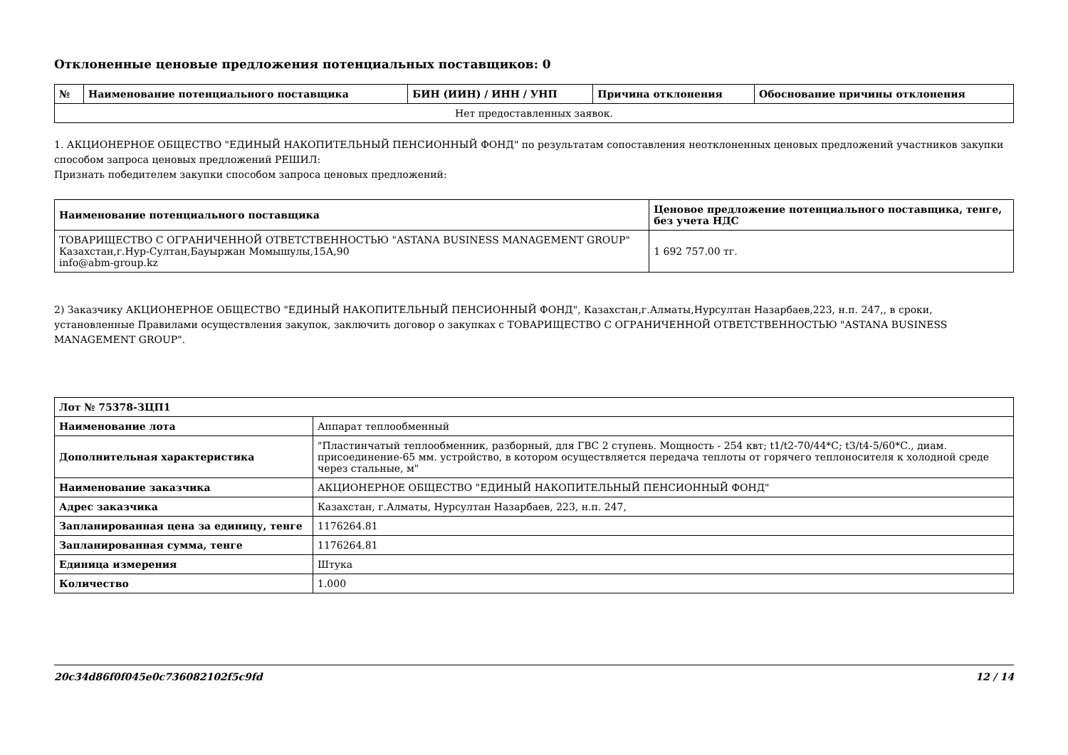Отклоненные ценовые предложения потенциальных поставщиков: 0
| № | Наименование потенциального поставщика | БИН (ИИН) / ИНН / УНП | Причина отклонения | Обоснование причины отклонения |
| --- | --- | --- | --- | --- |
| Нет предоставленных заявок. | | | | |
1. АКЦИОНЕРНОЕ ОБЩЕСТВО "ЕДИНЫЙ НАКОПИТЕЛЬНЫЙ ПЕНСИОННЫЙ ФОНД" по результатам сопоставления неотклоненных ценовых предложений участников закупки способом запроса ценовых предложений РЕШИЛ:
Признать победителем закупки способом запроса ценовых предложений:
| Наименование потенциального поставщика | Ценовое предложение потенциального поставщика, тенге, без учета НДС |
| --- | --- |
| ТОВАРИЩЕСТВО С ОГРАНИЧЕННОЙ ОТВЕТСТВЕННОСТЬЮ "ASTANA BUSINESS MANAGEMENT GROUP" Казахстан,г.Нур-Султан,Бауыржан Момышулы,15А,90 info@abm-group.kz | 1 692 757.00 тг. |
2) Заказчику АКЦИОНЕРНОЕ ОБЩЕСТВО "ЕДИНЫЙ НАКОПИТЕЛЬНЫЙ ПЕНСИОННЫЙ ФОНД", Казахстан,г.Алматы,Нурсултан Назарбаев,223, н.п. 247,, в сроки, установленные Правилами осуществления закупок, заключить договор о закупках с ТОВАРИЩЕСТВО С ОГРАНИЧЕННОЙ ОТВЕТСТВЕННОСТЬЮ "ASTANA BUSINESS MANAGEMENT GROUP".
| Лот № 75378-ЗЦП1 | |
| --- | --- |
| Наименование лота | Аппарат теплообменный |
| Дополнительная характеристика | "Пластинчатый теплообменник, разборный, для ГВС 2 ступень. Мощность - 254 квт; t1/t2-70/44*С; t3/t4-5/60*С., диам. присоединение-65 мм. устройство, в котором осуществляется передача теплоты от горячего теплоносителя к холодной среде через стальные, м" |
| Наименование заказчика | АКЦИОНЕРНОЕ ОБЩЕСТВО "ЕДИНЫЙ НАКОПИТЕЛЬНЫЙ ПЕНСИОННЫЙ ФОНД" |
| Адрес заказчика | Казахстан, г.Алматы, Нурсултан Назарбаев, 223, н.п. 247, |
| Запланированная цена за единицу, тенге | 1176264.81 |
| Запланированная сумма, тенге | 1176264.81 |
| Единица измерения | Штука |
| Количество | 1.000 |
20c34d86f0f045e0c736082102f5c9fd 12 / 14